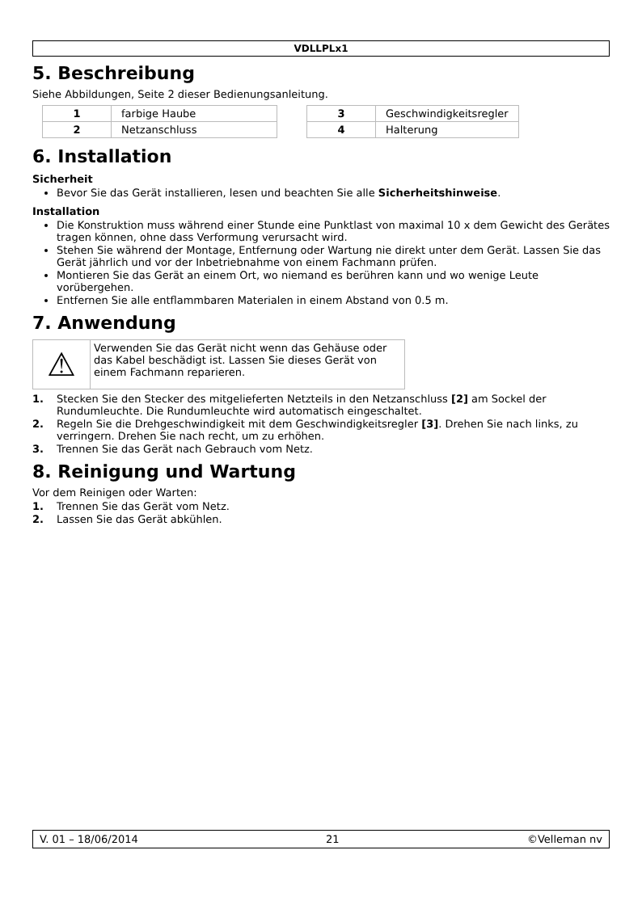VDLLPLx1
5. Beschreibung
Siehe Abbildungen, Seite 2 dieser Bedienungsanleitung.
| 1 | farbige Haube |
| 2 | Netzanschluss |
| 3 | Geschwindigkeitsregler |
| 4 | Halterung |
6. Installation
Sicherheit
Bevor Sie das Gerät installieren, lesen und beachten Sie alle Sicherheitshinweise.
Installation
Die Konstruktion muss während einer Stunde eine Punktlast von maximal 10 x dem Gewicht des Gerätes tragen können, ohne dass Verformung verursacht wird.
Stehen Sie während der Montage, Entfernung oder Wartung nie direkt unter dem Gerät. Lassen Sie das Gerät jährlich und vor der Inbetriebnahme von einem Fachmann prüfen.
Montieren Sie das Gerät an einem Ort, wo niemand es berühren kann und wo wenige Leute vorübergehen.
Entfernen Sie alle entflammbaren Materialen in einem Abstand von 0.5 m.
7. Anwendung
⚠
Verwenden Sie das Gerät nicht wenn das Gehäuse oder das Kabel beschädigt ist. Lassen Sie dieses Gerät von einem Fachmann reparieren.
1. Stecken Sie den Stecker des mitgelieferten Netzteils in den Netzanschluss [2] am Sockel der Rundumleuchte. Die Rundumleuchte wird automatisch eingeschaltet.
2. Regeln Sie die Drehgeschwindigkeit mit dem Geschwindigkeitsregler [3]. Drehen Sie nach links, zu verringern. Drehen Sie nach recht, um zu erhöhen.
3. Trennen Sie das Gerät nach Gebrauch vom Netz.
8. Reinigung und Wartung
Vor dem Reinigen oder Warten:
1. Trennen Sie das Gerät vom Netz.
2. Lassen Sie das Gerät abkühlen.
V. 01 – 18/06/2014 21 ©Velleman nv